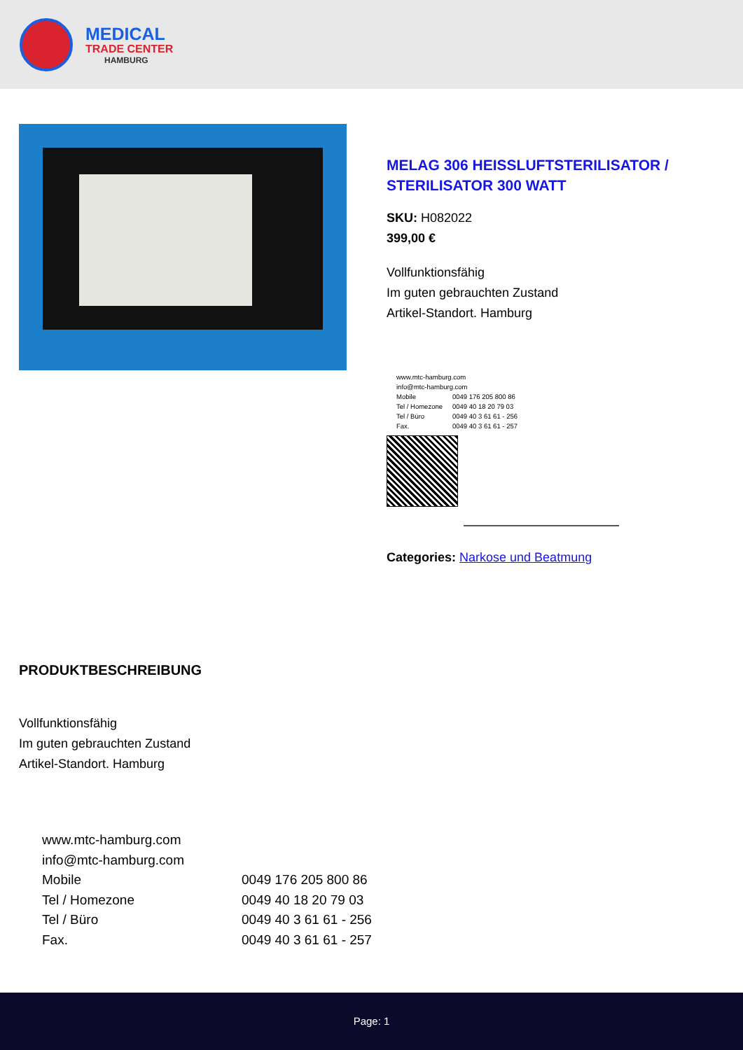MEDICAL
TRADE CENTER
HAMBURG
MELAG 306 HEISSLUFTSTERILISATOR / STERILISATOR 300 WATT
SKU: H082022
399,00 €
Vollfunktionsfähig
Im guten gebrauchten Zustand
Artikel-Standort. Hamburg
| www.mtc-hamburg.com | |
| info@mtc-hamburg.com | |
| Mobile | 0049 176 205 800 86 |
| Tel / Homezone | 0049 40 18 20 79 03 |
| Tel / Büro | 0049 40 3 61 61 - 256 |
| Fax. | 0049 40 3 61 61 - 257 |
Categories: Narkose und Beatmung
PRODUKTBESCHREIBUNG
Vollfunktionsfähig
Im guten gebrauchten Zustand
Artikel-Standort. Hamburg
| www.mtc-hamburg.com | |
| info@mtc-hamburg.com | |
| Mobile | 0049 176 205 800 86 |
| Tel / Homezone | 0049 40 18 20 79 03 |
| Tel / Büro | 0049 40 3 61 61 - 256 |
| Fax. | 0049 40 3 61 61 - 257 |
Page: 1